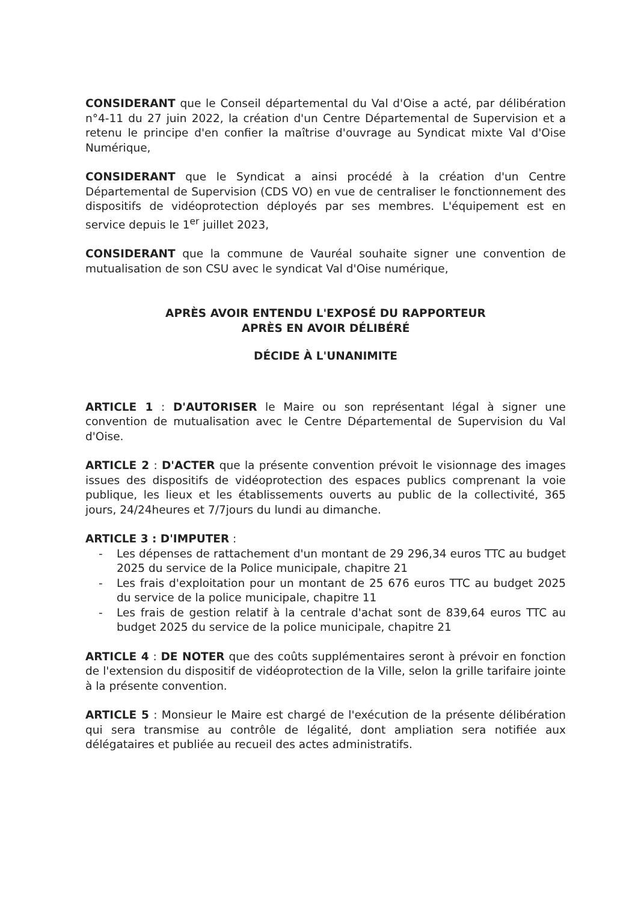CONSIDERANT que le Conseil départemental du Val d'Oise a acté, par délibération n°4-11 du 27 juin 2022, la création d'un Centre Départemental de Supervision et a retenu le principe d'en confier la maîtrise d'ouvrage au Syndicat mixte Val d'Oise Numérique,
CONSIDERANT que le Syndicat a ainsi procédé à la création d'un Centre Départemental de Supervision (CDS VO) en vue de centraliser le fonctionnement des dispositifs de vidéoprotection déployés par ses membres. L'équipement est en service depuis le 1<sup>er</sup> juillet 2023,
CONSIDERANT que la commune de Vauréal souhaite signer une convention de mutualisation de son CSU avec le syndicat Val d'Oise numérique,
APRÈS AVOIR ENTENDU L'EXPOSÉ DU RAPPORTEUR
APRÈS EN AVOIR DÉLIBÉRÉ
DÉCIDE À L'UNANIMITE
ARTICLE 1 : D'AUTORISER le Maire ou son représentant légal à signer une convention de mutualisation avec le Centre Départemental de Supervision du Val d'Oise.
ARTICLE 2 : D'ACTER que la présente convention prévoit le visionnage des images issues des dispositifs de vidéoprotection des espaces publics comprenant la voie publique, les lieux et les établissements ouverts au public de la collectivité, 365 jours, 24/24heures et 7/7jours du lundi au dimanche.
ARTICLE 3 : D'IMPUTER :
- Les dépenses de rattachement d'un montant de 29 296,34 euros TTC au budget 2025 du service de la Police municipale, chapitre 21
- Les frais d'exploitation pour un montant de 25 676 euros TTC au budget 2025 du service de la police municipale, chapitre 11
- Les frais de gestion relatif à la centrale d'achat sont de 839,64 euros TTC au budget 2025 du service de la police municipale, chapitre 21
ARTICLE 4 : DE NOTER que des coûts supplémentaires seront à prévoir en fonction de l'extension du dispositif de vidéoprotection de la Ville, selon la grille tarifaire jointe à la présente convention.
ARTICLE 5 : Monsieur le Maire est chargé de l'exécution de la présente délibération qui sera transmise au contrôle de légalité, dont ampliation sera notifiée aux délégataires et publiée au recueil des actes administratifs.